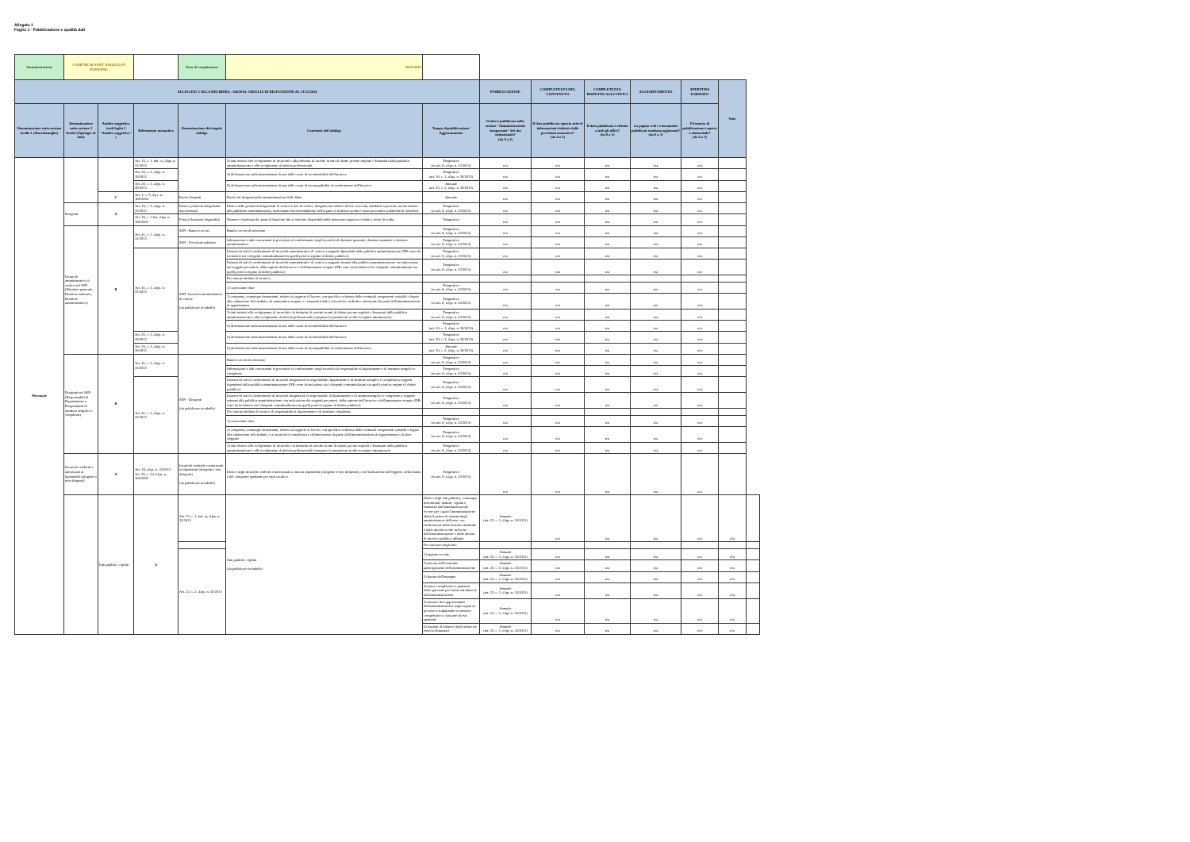Allegato 1
Foglio 1 - Pubblicazione e qualità dati
| Amministrazione | COMUNE DI SANT'ANGELO IN PONTANO | | | Data di compilazione | 30/01/2015 | | | | | | | | |
| ALLEGATO 1 ALLA DELIBERA . 148/2014- GRIGLIA DI RILEVAZIONE AL 31/12/2014 | | | | | | | PUBBLICAZIONE | COMPLETEZZA DEL CONTENUTO | COMPLETEZZA RISPETTO AGLI UFFICI | AGGIORNAMENTO | APERTURA FORMATO | Note | |
| Denominazione sotto-sezione livello 1 (Macrofamiglie) | Denominazione sotto-sezione 2 livello (Tipologie di dati) | Ambito soggettivo (vedi foglio 3 "Ambito soggettivo" ) | Riferimento normativo | Denominazione del singolo obbligo | Contenuti dell'obbligo | Tempo di pubblicazione/ Aggiornamento | Il dato è pubblicato nella sezione "Amministrazione trasparente" del sito istituzionale? (da 0 a 2) | Il dato pubblicato riporta tutte le informazioni richieste dalle previsioni normative? (da 0 a 3) | Il dato pubblicato è riferito a tutti gli uffici? (da 0 a 3) | La pagina web e i documenti pubblicati risultano aggiornati? (da 0 a 3) | Il formato di pubblicazione è aperto o elaborabile? (da 0 a 3) | | |
| Personale | | | Art. 15, c. 1, lett. c), d.lgs. n. 33/2013 | | 3) dati relativi allo svolgimento di incarichi o alla titolarità di cariche in enti di diritto privato regolati o finanziati dalla pubblica amministrazione o allo svolgimento di attività professionali. | Tempestivo (ex art. 8, d.lgs. n. 33/2013) | n/a | n/a | n/a | n/a | n/a | | |
| | | | Art. 20, c. 3, d.lgs. n. 39/2013 | | 4) dichiarazione sulla insussistenza di una delle cause di inconferibilità dell'incarico | Tempestivo (art. 20, c. 1, d.lgs. n. 39/2013) | n/a | n/a | n/a | n/a | n/a | | |
| | | | Art. 20, c. 3, d.lgs. n. 39/2013 | | 5) dichiarazione sulla insussistenza di una delle cause di incompatibilità al conferimento dell'incarico | Annuale (art. 20, c. 2, d.lgs. n. 39/2013) | n/a | n/a | n/a | n/a | n/a | | |
| | | C | Art. 1, c. 7, d.p.r. n. 108/2004 | Ruolo dirigenti | Ruolo dei dirigenti nelle amministrazioni dello Stato | Annuale | n/a | n/a | n/a | n/a | n/a | | |
| | Dirigenti | A | Art. 15, c. 5, d.lgs. n. 33/2013 | Elenco posizioni dirigenziali discrezionali | Elenco delle posizioni dirigenziali di vertice e non di vertice, integrato dai relativi titoli e curricula, attribuite a persone, anche esterne alle pubbliche amministrazioni, individuate discrezionalmente dall'organo di indirizzo politico senza procedure pubbliche di selezione | Tempestivo (ex art. 8, d.lgs. n. 33/2013) | n/a | n/a | n/a | n/a | n/a | | |
| | | | Art. 19, c. 1-bis, d.lgs. n. 165/2001 | Posti di funzione disponibili | Numero e tipologia dei posti di funzione che si rendono disponibili nella dotazione organica e relativi criteri di scelta | Tempestivo | n/a | n/a | n/a | n/a | n/a | | |
| | Incarichi amministrativi di vertice nel SSN (Direttore generale, Direttore sanitario, Direttore amministrativo) | B | Art. 41, c. 2, d.lgs. n. 33/2013 | SSN - Bandi e avvisi | Bandi e avvisi di selezione | Tempestivo (ex art. 8, d.lgs. n. 33/2013) | n/a | n/a | n/a | n/a | n/a | | |
| | | | | SSN - Procedure selettive | Informazioni e dati concernenti le procedure di conferimento degli incarichi di direttore generale, direttore sanitario e direttore amministrativo | Tempestivo (ex art. 8, d.lgs. n. 33/2013) | n/a | n/a | n/a | n/a | n/a | | |
| | | | Art. 41, c. 3, d.lgs. n. 33/2013 | SSN- Incarichi amministrativi di vertice (da pubblicare in tabelle) | Estremi ed atti di conferimento di incarichi amministrativi di vertice a soggetti dipendenti della pubblica amministrazione (NB: sono da includersi sia i dirigenti contrattualizzati sia quelli posti in regime di diritto pubblico) | Tempestivo (ex art. 8, d.lgs. n. 33/2013) | n/a | n/a | n/a | n/a | n/a | | |
| | | | | | Estremi ed atti di conferimento di incarichi amministrativi di vertice a soggetti estranei alla pubblica amministrazione con indicazione dei soggetti percettori, della ragione dell'incarico e dell'ammontare erogato (NB: sono da includersi sia i dirigenti contrattualizzati sia quelli posti in regime di diritto pubblico) | Tempestivo (ex art. 8, d.lgs. n. 33/2013) | n/a | n/a | n/a | n/a | n/a | | |
| | | | | | Per ciascun titolare di incarico: | | | | | | | | |
| | | | | | 1) curriculum vitae | Tempestivo (ex art. 8, d.lgs. n. 33/2013) | n/a | n/a | n/a | n/a | n/a | | |
| | | | | | 2) compensi, comunque denominati, relativi al rapporto di lavoro, con specifica evidenza delle eventuali componenti variabili o legate alla valutazione del risultato, ed ammontare erogato, e compensi relativi a incarichi conferiti o autorizzati da parte dell'amministrazione di appartenenza | Tempestivo (ex art. 8, d.lgs. n. 33/2013) | n/a | n/a | n/a | n/a | n/a | | |
| | | | | | 3) dati relativi allo svolgimento di incarichi o la titolarità di cariche in enti di diritto privato regolati o finanziati dalla pubblica amministrazione o allo svolgimento di attività professionali (comprese le prestazioni svolte in regime intramurario) | Tempestivo (ex art. 8, d.lgs. n. 33/2013) | n/a | n/a | n/a | n/a | n/a | | |
| | | | | | 4) dichiarazione sulla insussistenza di una delle cause di inconferibilità dell'incarico | Tempestivo (art. 20, c. 1, d.lgs. n. 39/2013) | n/a | n/a | n/a | n/a | n/a | | |
| | | | Art. 20, c. 3, d.lgs. n. 39/2013 | | 4) dichiarazione sulla insussistenza di una delle cause di inconferibilità dell'incarico | Tempestivo (art. 20, c. 1, d.lgs. n. 39/2013) | n/a | n/a | n/a | n/a | n/a | | |
| | | | Art. 20, c. 3, d.lgs. n. 39/2013 | | 5) dichiarazione sulla insussistenza di una delle cause di incompatibilità al conferimento dell'incarico | Annuale (art. 20, c. 2, d.lgs. n. 39/2013) | n/a | n/a | n/a | n/a | n/a | | |
| | Dirigenti nel SSN (Responsabili di Dipartimento e Responsabili di strutture semplici e complesse) | B | Art. 41, c. 2, d.lgs. n. 33/2013 | SSN - Dirigenti (da pubblicare in tabelle) | Bandi e avvisi di selezione | Tempestivo (ex art. 8, d.lgs. n. 33/2013) | n/a | n/a | n/a | n/a | n/a | | |
| | | | | | Informazioni e dati concernenti le procedure di conferimento degli incarichi di responsabile di dipartimento e di strutture semplici e complesse | Tempestivo (ex art. 8, d.lgs. n. 33/2013) | n/a | n/a | n/a | n/a | n/a | | |
| | | | Art. 41, c. 3, d.lgs. n. 33/2013 | | Estremi ed atti di conferimento di incarichi dirigenziali di responsabile dipartimento e di strutture semplici e complesse a soggetti dipendenti della pubblica amministrazione (NB: sono da includersi sia i dirigenti contrattualizzati sia quelli posti in regime di diritto pubblico) | Tempestivo (ex art. 8, d.lgs. n. 33/2013) | n/a | n/a | n/a | n/a | n/a | | |
| | | | | | Estremi ed atti di conferimento di incarichi dirigenziali di responsabile di dipartimento e di strutturesemplici e complesse a soggetti estranei alla pubblica amministrazione con indicazione dei soggetti percettori, della ragione dell'incarico e dell'ammontare erogato (NB: sono da includersi sia i dirigenti contrattualizzati sia quelli posti in regime di diritto pubblico) | Tempestivo (ex art. 8, d.lgs. n. 33/2013) | n/a | n/a | n/a | n/a | n/a | | |
| | | | | | Per ciascun titolare di incarico di responsabile di dipartimento e di struttura complessa: | | | | | | | | |
| | | | | | 1) curriculum vitae | Tempestivo (ex art. 8, d.lgs. n. 33/2013) | n/a | n/a | n/a | n/a | n/a | | |
| | | | | | 2) compensi, comunque denominati, relativi al rapporto di lavoro, con specifica evidenza delle eventuali componenti variabili o legate alla valutazione del risultato, e a incarichi di consulenza e collaborazione da parte dell'amministrazione di appartenenza o di altro soggetto | Tempestivo (ex art. 8, d.lgs. n. 33/2013) | n/a | n/a | n/a | n/a | n/a | | |
| | | | | | 3) dati relativi allo svolgimento di incarichi o la titolarità di cariche in enti di diritto privato regolati o finanziati dalla pubblica amministrazione o allo svolgimento di attività professionali (comprese le prestazioni svolte in regime intramurario. | Tempestivo (ex art. 8, d.lgs. n. 33/2013) | n/a | n/a | n/a | n/a | n/a | | |
| | Incarichi conferiti e autorizzati ai dipendenti (dirigenti e non dirigenti) | A | Art. 18, d.lgs. n. 33/2013 Art. 53, c. 14, d.lgs. n. 165/2001 | Incarichi conferiti e autorizzati ai dipendenti (dirigenti e non dirigenti) (da pubblicare in tabelle) | Elenco degli incarichi conferiti o autorizzati a ciascun dipendente (dirigente e non dirigente), con l'indicazione dell'oggetto, della durata e del compenso spettante per ogni incarico | Tempestivo (ex art. 8, d.lgs. n. 33/2013) | n/a | n/a | n/a | n/a | n/a | | |
| | | Enti pubblici vigilati | A | Art. 22, c. 1, lett. a), d.lgs. n. 33/2013 | Enti pubblici vigilati (da pubblicare in tabelle) | Elenco degli enti pubblici, comunque denominati, istituiti, vigilati e finanziati dall'amministrazione ovvero per i quali l'amministrazione abbia il potere di nomina degli amministratori dell'ente, con l'indicazione delle funzioni attribuite e delle attività svolte in favore dell'amministrazione o delle attività di servizio pubblico affidate | Annuale (art. 22, c. 1, d.lgs. n. 33/2013) | n/a | n/a | n/a | n/a | n/a | |
| | | | | | | Per ciascuno degli enti: | | | | | | | |
| | | | | Art. 22, c. 2, d.lgs. n. 33/2013 | | 1) ragione sociale | Annuale (art. 22, c. 1, d.lgs. n. 33/2013) | n/a | n/a | n/a | n/a | n/a | |
| | | | | | | 2) misura dell'eventuale partecipazione dell'amministrazione | Annuale (art. 22, c. 1, d.lgs. n. 33/2013) | n/a | n/a | n/a | n/a | n/a | |
| | | | | | | 3) durata dell'impegno | Annuale (art. 22, c. 1, d.lgs. n. 33/2013) | n/a | n/a | n/a | n/a | n/a | |
| | | | | | | 4) onere complessivo a qualsiasi titolo gravante per l'anno sul bilancio dell'amministrazione | Annuale (art. 22, c. 1, d.lgs. n. 33/2013) | n/a | n/a | n/a | n/a | n/a | |
| | | | | | | 5) numero dei rappresentanti dell'amministrazione negli organi di governo e trattamento economico complessivo a ciascuno di essi spettante | Annuale (art. 22, c. 1, d.lgs. n. 33/2013) | n/a | n/a | n/a | n/a | n/a | |
| | | | | | | 6) risultati di bilancio degli ultimi tre esercizi finanziari | Annuale (art. 22, c. 1, d.lgs. n. 33/2013) | n/a | n/a | n/a | n/a | n/a | |